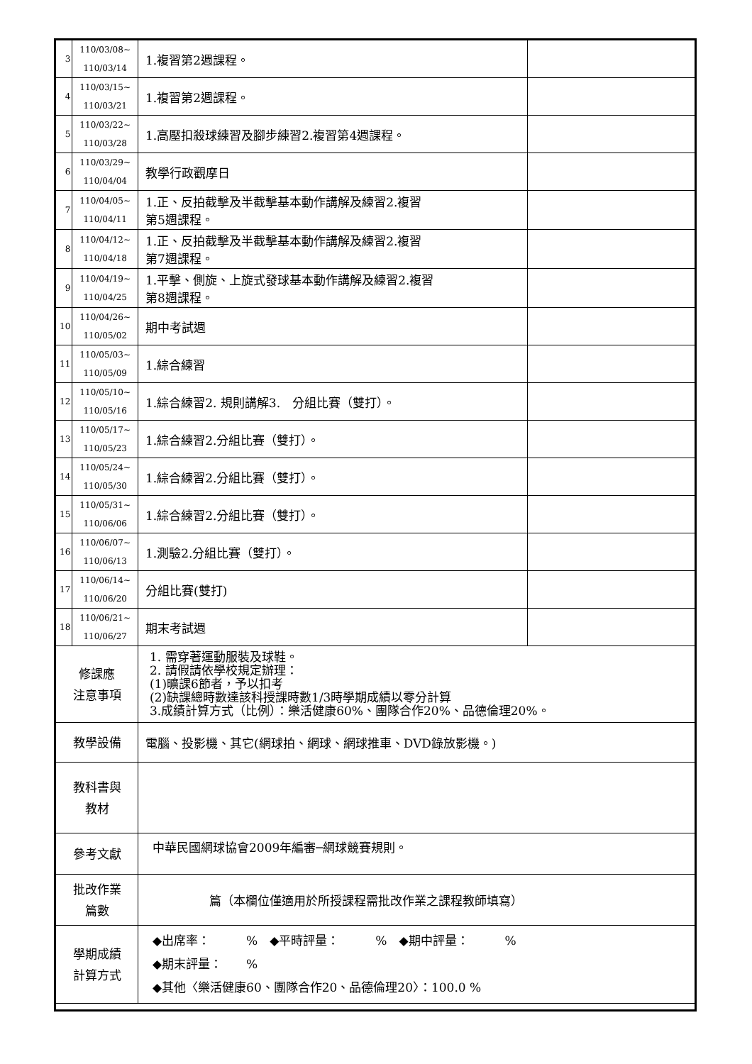| 3 | 110/03/08~ 110/03/14 | 1.複習第2週課程。 | |
| 4 | 110/03/15~ 110/03/21 | 1.複習第2週課程。 | |
| 5 | 110/03/22~ 110/03/28 | 1.高壓扣殺球練習及腳步練習2.複習第4週課程。 | |
| 6 | 110/03/29~ 110/04/04 | 教學行政觀摩日 | |
| 7 | 110/04/05~ 110/04/11 | 1.正、反拍截擊及半截擊基本動作講解及練習2.複習 第5週課程。 | |
| 8 | 110/04/12~ 110/04/18 | 1.正、反拍截擊及半截擊基本動作講解及練習2.複習 第7週課程。 | |
| 9 | 110/04/19~ 110/04/25 | 1.平擊、側旋、上旋式發球基本動作講解及練習2.複習 第8週課程。 | |
| 10 | 110/04/26~ 110/05/02 | 期中考試週 | |
| 11 | 110/05/03~ 110/05/09 | 1.綜合練習 | |
| 12 | 110/05/10~ 110/05/16 | 1.綜合練習2. 規則講解3. 分組比賽（雙打）。 | |
| 13 | 110/05/17~ 110/05/23 | 1.綜合練習2.分組比賽（雙打）。 | |
| 14 | 110/05/24~ 110/05/30 | 1.綜合練習2.分組比賽（雙打）。 | |
| 15 | 110/05/31~ 110/06/06 | 1.綜合練習2.分組比賽（雙打）。 | |
| 16 | 110/06/07~ 110/06/13 | 1.測驗2.分組比賽（雙打）。 | |
| 17 | 110/06/14~ 110/06/20 | 分組比賽(雙打) | |
| 18 | 110/06/21~ 110/06/27 | 期末考試週 | |
| 修課應 注意事項 | | 1. 需穿著運動服裝及球鞋。 2. 請假請依學校規定辦理： (1)曠課6節者，予以扣考 (2)缺課總時數達該科授課時數1/3時學期成績以零分計算 3.成績計算方式（比例）：樂活健康60%、團隊合作20%、品德倫理20%。 | |
| 教學設備 | | 電腦、投影機、其它(網球拍、網球、網球推車、DVD錄放影機。) | |
| 教科書與 教材 | | | |
| 參考文獻 | | 中華民國網球協會2009年編審─網球競賽規則。 | |
| 批改作業 篇數 | | 篇（本欄位僅適用於所授課程需批改作業之課程教師填寫） | |
| 學期成績 計算方式 | | ◆出席率： % ◆平時評量： % ◆期中評量： % ◆期末評量： % ◆其他〈樂活健康60、團隊合作20、品德倫理20〉：100.0 % | |